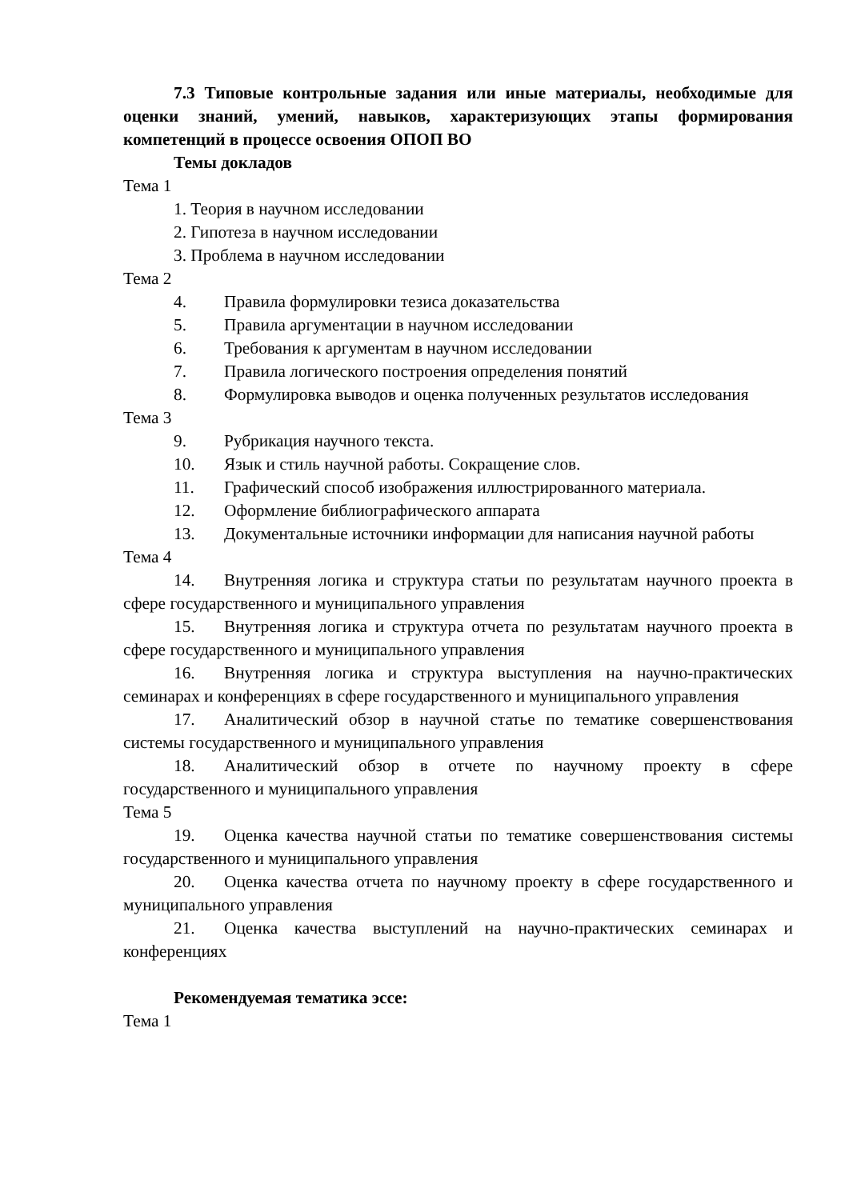7.3 Типовые контрольные задания или иные материалы, необходимые для оценки знаний, умений, навыков, характеризующих этапы формирования компетенций в процессе освоения ОПОП ВО
Темы докладов
Тема 1
1. Теория в научном исследовании
2. Гипотеза в научном исследовании
3. Проблема в научном исследовании
Тема 2
4. Правила формулировки тезиса доказательства
5. Правила аргументации в научном исследовании
6. Требования к аргументам в научном исследовании
7. Правила логического построения определения понятий
8. Формулировка выводов и оценка полученных результатов исследования
Тема 3
9. Рубрикация научного текста.
10. Язык и стиль научной работы. Сокращение слов.
11. Графический способ изображения иллюстрированного материала.
12. Оформление библиографического аппарата
13. Документальные источники информации для написания научной работы
Тема 4
14. Внутренняя логика и структура статьи по результатам научного проекта в сфере государственного и муниципального управления
15. Внутренняя логика и структура отчета по результатам научного проекта в сфере государственного и муниципального управления
16. Внутренняя логика и структура выступления на научно-практических семинарах и конференциях в сфере государственного и муниципального управления
17. Аналитический обзор в научной статье по тематике совершенствования системы государственного и муниципального управления
18. Аналитический обзор в отчете по научному проекту в сфере государственного и муниципального управления
Тема 5
19. Оценка качества научной статьи по тематике совершенствования системы государственного и муниципального управления
20. Оценка качества отчета по научному проекту в сфере государственного и муниципального управления
21. Оценка качества выступлений на научно-практических семинарах и конференциях
Рекомендуемая тематика эссе:
Тема 1